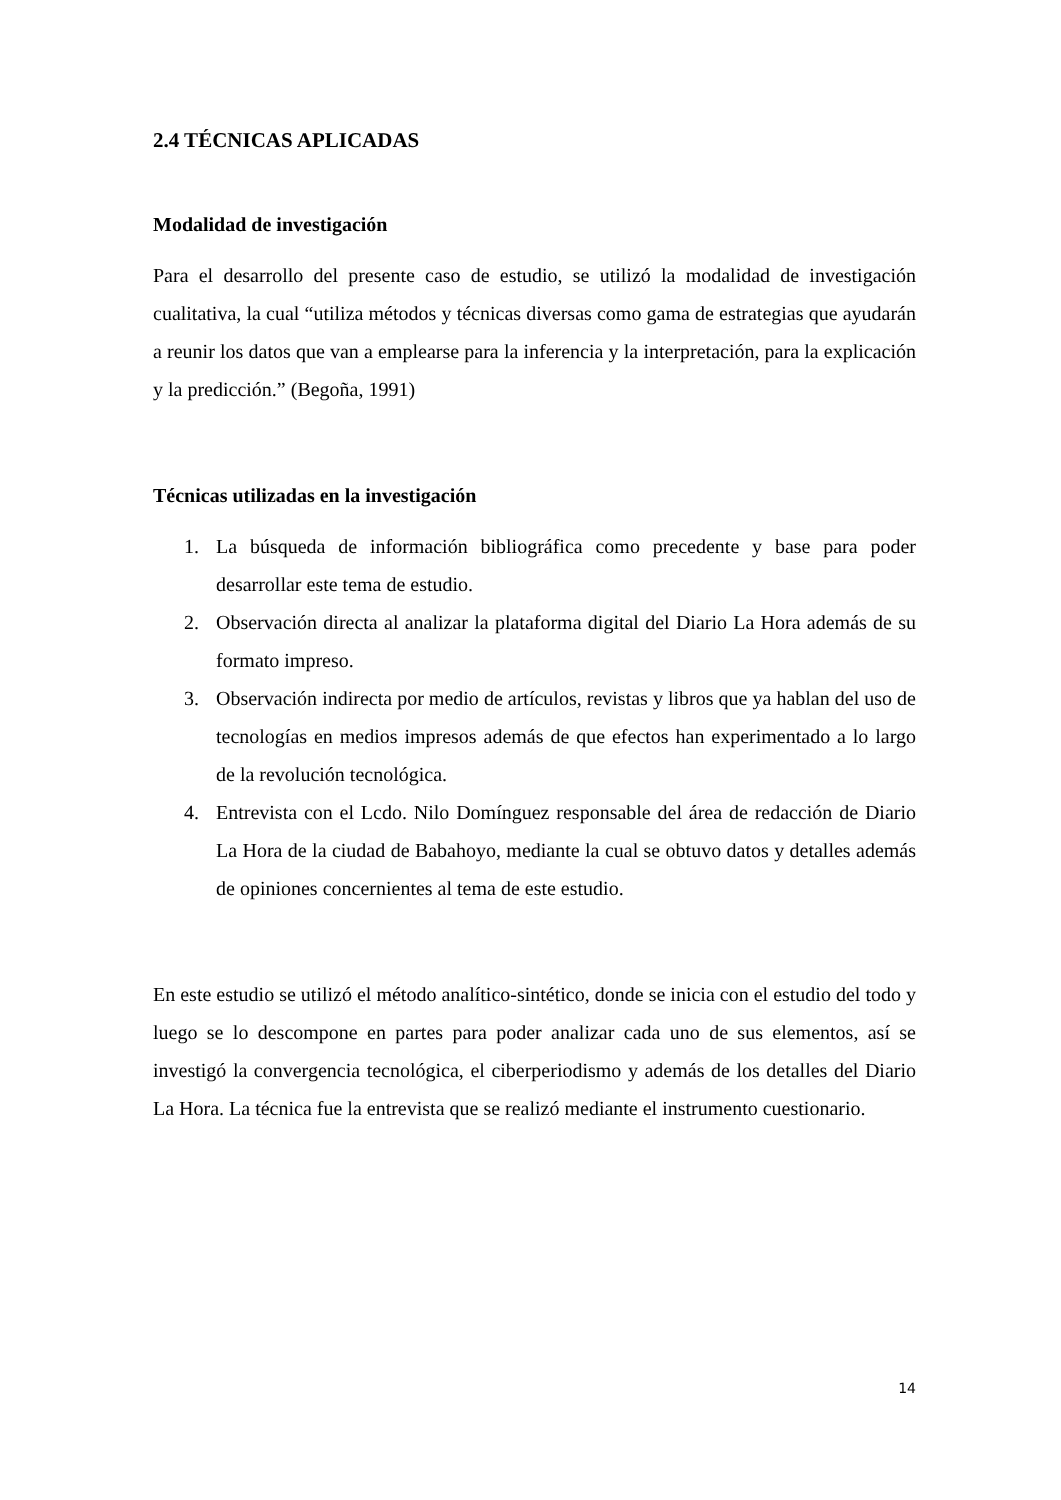2.4 TÉCNICAS APLICADAS
Modalidad de investigación
Para el desarrollo del presente caso de estudio, se utilizó la modalidad de investigación cualitativa, la cual “utiliza métodos y técnicas diversas como gama de estrategias que ayudarán a reunir los datos que van a emplearse para la inferencia y la interpretación, para la explicación y la predicción.” (Begoña, 1991)
Técnicas utilizadas en la investigación
1. La búsqueda de información bibliográfica como precedente y base para poder desarrollar este tema de estudio.
2. Observación directa al analizar la plataforma digital del Diario La Hora además de su formato impreso.
3. Observación indirecta por medio de artículos, revistas y libros que ya hablan del uso de tecnologías en medios impresos además de que efectos han experimentado a lo largo de la revolución tecnológica.
4. Entrevista con el Lcdo. Nilo Domínguez responsable del área de redacción de Diario La Hora de la ciudad de Babahoyo, mediante la cual se obtuvo datos y detalles además de opiniones concernientes al tema de este estudio.
En este estudio se utilizó el método analítico-sintético, donde se inicia con el estudio del todo y luego se lo descompone en partes para poder analizar cada uno de sus elementos, así se investigó la convergencia tecnológica, el ciberperiodismo y además de los detalles del Diario La Hora. La técnica fue la entrevista que se realizó mediante el instrumento cuestionario.
14